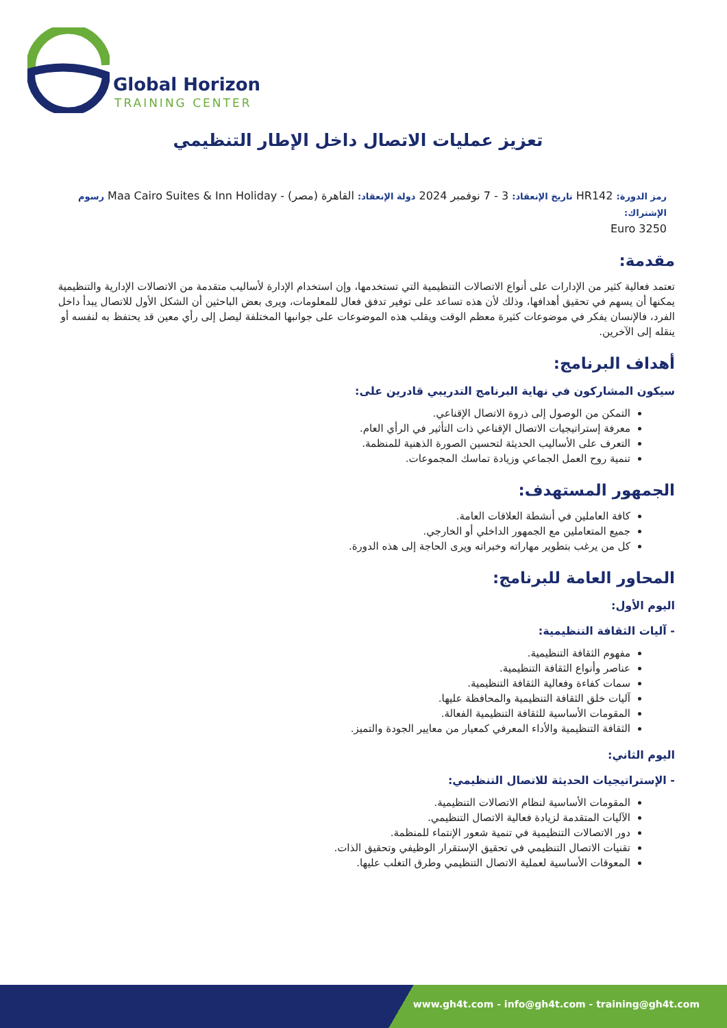Global Horizon
TRAINING CENTER
تعزيز عمليات الاتصال داخل الإطار التنظيمي
رمز الدورة: HR142 تاريخ الإنعقاد: 3 - 7 نوفمبر 2024 دولة الإنعقاد: القاهرة (مصر) - Maa Cairo Suites & Inn Holiday رسوم الإشتراك:
3250 Euro
مقدمة:
تعتمد فعالية كثير من الإدارات على أنواع الاتصالات التنظيمية التي تستخدمها، وإن استخدام الإدارة لأساليب متقدمة من الاتصالات الإدارية والتنظيمية يمكنها أن يسهم في تحقيق أهدافها، وذلك لأن هذه تساعد على توفير تدفق فعال للمعلومات، ويرى بعض الباحثين أن الشكل الأول للاتصال يبدأ داخل الفرد، فالإنسان يفكر في موضوعات كثيرة معظم الوقت ويقلب هذه الموضوعات على جوانبها المختلفة ليصل إلى رأي معين قد يحتفظ به لنفسه أو ينقله إلى الآخرين.
أهداف البرنامج:
سيكون المشاركون في نهاية البرنامج التدريبي قادرين على:
التمكن من الوصول إلى ذروة الاتصال الإقناعي.
معرفة إستراتيجيات الاتصال الإقناعي ذات التأثير في الرأي العام.
التعرف على الأساليب الحديثة لتحسين الصورة الذهنية للمنظمة.
تنمية روح العمل الجماعي وزيادة تماسك المجموعات.
الجمهور المستهدف:
كافة العاملين في أنشطة العلاقات العامة.
جميع المتعاملين مع الجمهور الداخلي أو الخارجي.
كل من يرغب بتطوير مهاراته وخبراته ويرى الحاجة إلى هذه الدورة.
المحاور العامة للبرنامج:
اليوم الأول:
- آليات الثقافة التنظيمية:
مفهوم الثقافة التنظيمية.
عناصر وأنواع الثقافة التنظيمية.
سمات كفاءة وفعالية الثقافة التنظيمية.
آليات خلق الثقافة التنظيمية والمحافظة عليها.
المقومات الأساسية للثقافة التنظيمية الفعالة.
الثقافة التنظيمية والأداء المعرفي كمعيار من معايير الجودة والتميز.
اليوم الثاني:
- الإستراتيجيات الحديثة للاتصال التنظيمي:
المقومات الأساسية لنظام الاتصالات التنظيمية.
الآليات المتقدمة لزيادة فعالية الاتصال التنظيمي.
دور الاتصالات التنظيمية في تنمية شعور الإنتماء للمنظمة.
تقنيات الاتصال التنظيمي في تحقيق الإستقرار الوظيفي وتحقيق الذات.
المعوقات الأساسية لعملية الاتصال التنظيمي وطرق التغلب عليها.
www.gh4t.com - info@gh4t.com - training@gh4t.com